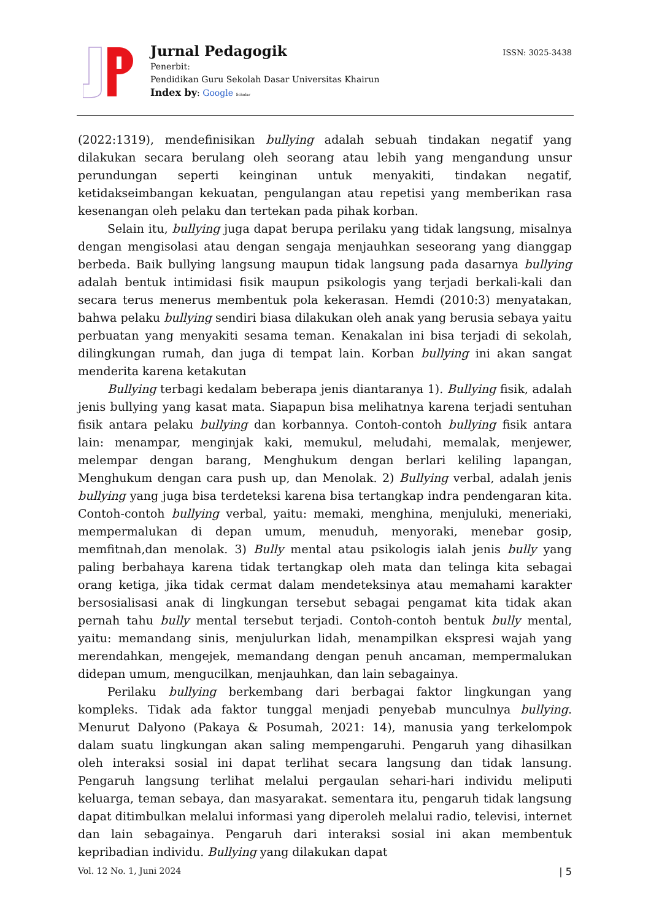Jurnal Pedagogik
Penerbit:
Pendidikan Guru Sekolah Dasar Universitas Khairun
Index by: Google Scholar
ISSN: 3025-3438
(2022:1319), mendefinisikan bullying adalah sebuah tindakan negatif yang dilakukan secara berulang oleh seorang atau lebih yang mengandung unsur perundungan seperti keinginan untuk menyakiti, tindakan negatif, ketidakseimbangan kekuatan, pengulangan atau repetisi yang memberikan rasa kesenangan oleh pelaku dan tertekan pada pihak korban.
Selain itu, bullying juga dapat berupa perilaku yang tidak langsung, misalnya dengan mengisolasi atau dengan sengaja menjauhkan seseorang yang dianggap berbeda. Baik bullying langsung maupun tidak langsung pada dasarnya bullying adalah bentuk intimidasi fisik maupun psikologis yang terjadi berkali-kali dan secara terus menerus membentuk pola kekerasan. Hemdi (2010:3) menyatakan, bahwa pelaku bullying sendiri biasa dilakukan oleh anak yang berusia sebaya yaitu perbuatan yang menyakiti sesama teman. Kenakalan ini bisa terjadi di sekolah, dilingkungan rumah, dan juga di tempat lain. Korban bullying ini akan sangat menderita karena ketakutan
Bullying terbagi kedalam beberapa jenis diantaranya 1). Bullying fisik, adalah jenis bullying yang kasat mata. Siapapun bisa melihatnya karena terjadi sentuhan fisik antara pelaku bullying dan korbannya. Contoh-contoh bullying fisik antara lain: menampar, menginjak kaki, memukul, meludahi, memalak, menjewer, melempar dengan barang, Menghukum dengan berlari keliling lapangan, Menghukum dengan cara push up, dan Menolak. 2) Bullying verbal, adalah jenis bullying yang juga bisa terdeteksi karena bisa tertangkap indra pendengaran kita. Contoh-contoh bullying verbal, yaitu: memaki, menghina, menjuluki, meneriaki, mempermalukan di depan umum, menuduh, menyoraki, menebar gosip, memfitnah,dan menolak. 3) Bully mental atau psikologis ialah jenis bully yang paling berbahaya karena tidak tertangkap oleh mata dan telinga kita sebagai orang ketiga, jika tidak cermat dalam mendeteksinya atau memahami karakter bersosialisasi anak di lingkungan tersebut sebagai pengamat kita tidak akan pernah tahu bully mental tersebut terjadi. Contoh-contoh bentuk bully mental, yaitu: memandang sinis, menjulurkan lidah, menampilkan ekspresi wajah yang merendahkan, mengejek, memandang dengan penuh ancaman, mempermalukan didepan umum, mengucilkan, menjauhkan, dan lain sebagainya.
Perilaku bullying berkembang dari berbagai faktor lingkungan yang kompleks. Tidak ada faktor tunggal menjadi penyebab munculnya bullying. Menurut Dalyono (Pakaya & Posumah, 2021: 14), manusia yang terkelompok dalam suatu lingkungan akan saling mempengaruhi. Pengaruh yang dihasilkan oleh interaksi sosial ini dapat terlihat secara langsung dan tidak lansung. Pengaruh langsung terlihat melalui pergaulan sehari-hari individu meliputi keluarga, teman sebaya, dan masyarakat. sementara itu, pengaruh tidak langsung dapat ditimbulkan melalui informasi yang diperoleh melalui radio, televisi, internet dan lain sebagainya. Pengaruh dari interaksi sosial ini akan membentuk kepribadian individu. Bullying yang dilakukan dapat
Vol. 12 No. 1, Juni 2024 | 5